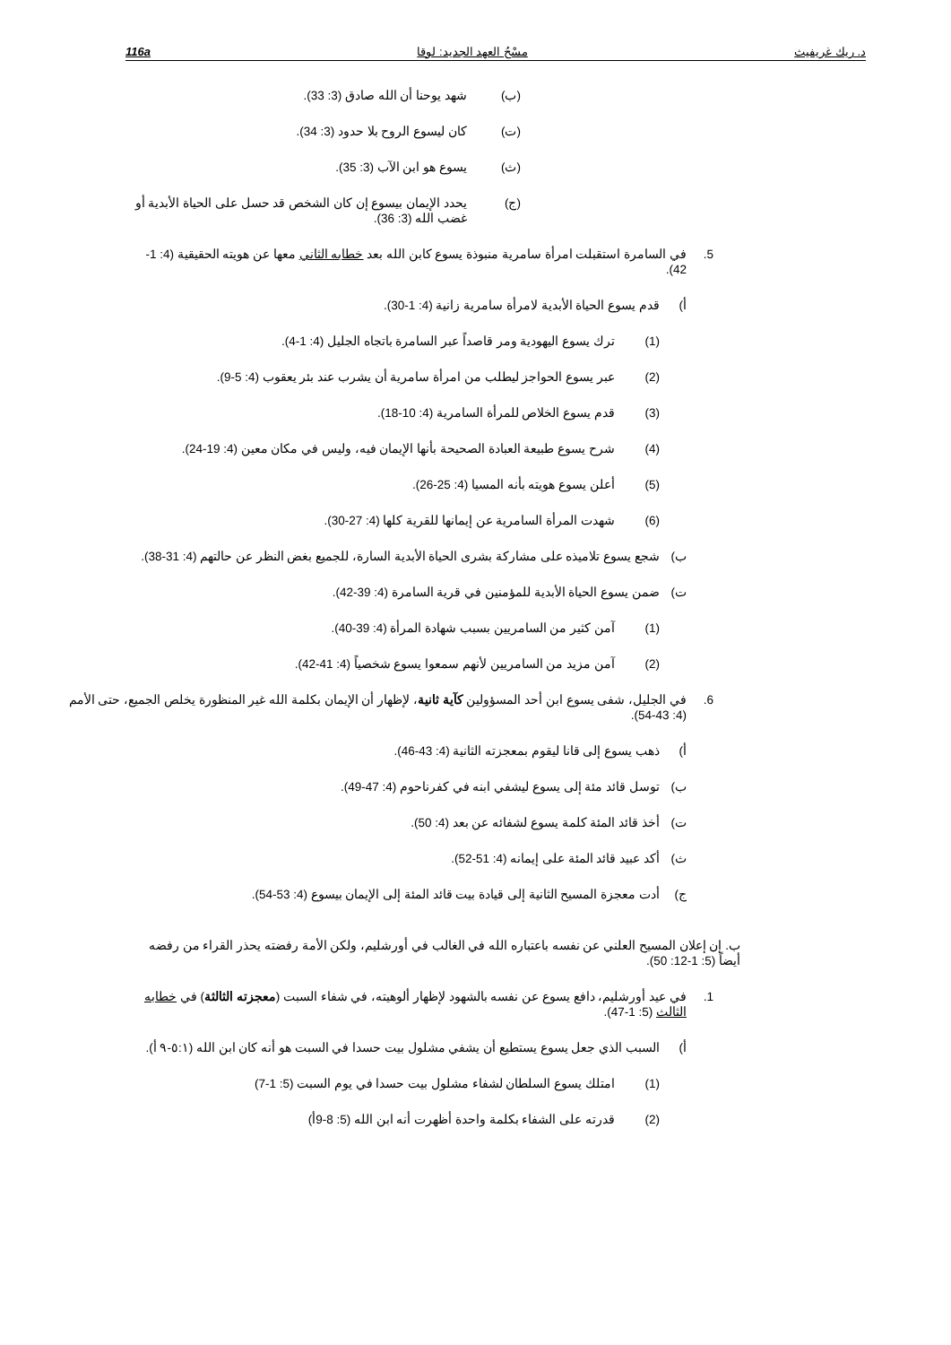د. ريك غريفيث مسْحُ العهد الجديد: لوقا 116a
(ب) شهد يوحنا أن الله صادق (3: 33).
(ت) كان ليسوع الروح بلا حدود (3: 34).
(ث) يسوع هو ابن الآب (3: 35).
(ج) يحدد الإيمان بيسوع إن كان الشخص قد حسل على الحياة الأبدية أو غضب الله (3: 36).
5. في السامرة استقبلت امرأة سامرية منبوذة يسوع كابن الله بعد خطابه الثاني معها عن هويته الحقيقية (4: 1-42).
أ) قدم يسوع الحياة الأبدية لامرأة سامرية زانية (4: 1-30).
(1) ترك يسوع اليهودية ومر قاصداً عبر السامرة باتجاه الجليل (4: 1-4).
(2) عبر يسوع الحواجز ليطلب من امرأة سامرية أن يشرب عند بئر يعقوب (4: 5-9).
(3) قدم يسوع الخلاص للمرأة السامرية (4: 10-18).
(4) شرح يسوع طبيعة العبادة الصحيحة بأنها الإيمان فيه، وليس في مكان معين (4: 19-24).
(5) أعلن يسوع هويته بأنه المسيا (4: 25-26).
(6) شهدت المرأة السامرية عن إيمانها للقرية كلها (4: 27-30).
ب) شجع يسوع تلاميذه على مشاركة بشرى الحياة الأبدية السارة، للجميع بغض النظر عن حالتهم (4: 31-38).
ت) ضمن يسوع الحياة الأبدية للمؤمنين في قرية السامرة (4: 39-42).
(1) آمن كثير من السامريين بسبب شهادة المرأة (4: 39-40).
(2) آمن مزيد من السامريين لأنهم سمعوا يسوع شخصياً (4: 41-42).
6. في الجليل، شفى يسوع ابن أحد المسؤولين كآية ثانية، لإظهار أن الإيمان بكلمة الله غير المنظورة يخلص الجميع، حتى الأمم (4: 43-54).
أ) ذهب يسوع إلى قانا ليقوم بمعجزته الثانية (4: 43-46).
ب) توسل قائد مئة إلى يسوع ليشفي ابنه في كفرناحوم (4: 47-49).
ت) أخذ قائد المئة كلمة يسوع لشفائه عن بعد (4: 50).
ث) أكد عبيد قائد المئة على إيمانه (4: 51-52).
ج) أدت معجزة المسيح الثانية إلى قيادة بيت قائد المئة إلى الإيمان بيسوع (4: 53-54).
ب. إن إعلان المسيح العلني عن نفسه باعتباره الله في الغالب في أورشليم، ولكن الأمة رفضته يحذر القراء من رفضه أيضاً (5: 1-12: 50).
1. في عيد أورشليم، دافع يسوع عن نفسه بالشهود لإظهار ألوهيته، في شفاء السبت (معجزته الثالثة) في خطابه الثالث (5: 1-47).
أ) السبب الذي جعل يسوع يستطيع أن يشفي مشلول بيت حسدا في السبت هو أنه كان ابن الله (٥:١-٩ أ).
(1) امتلك يسوع السلطان لشفاء مشلول بيت حسدا في يوم السبت (5: 1-7)
(2) قدرته على الشفاء بكلمة واحدة أظهرت أنه ابن الله (5: 8-9أ)